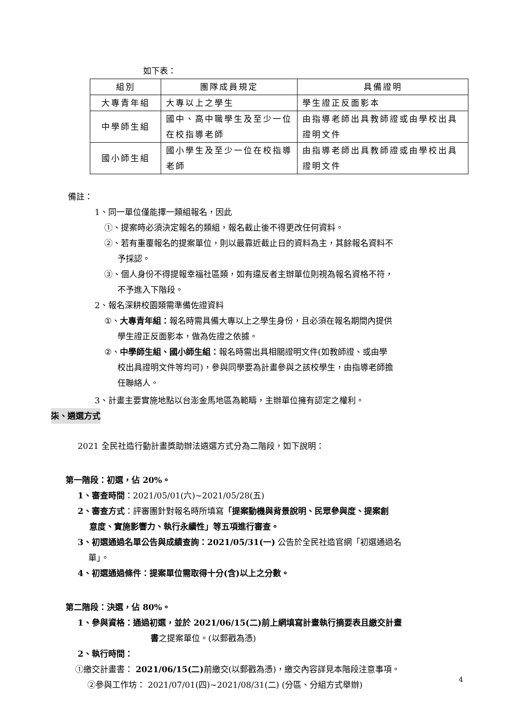如下表：
| 組別 | 團隊成員規定 | 具備證明 |
| 大專青年組 | 大專以上之學生 | 學生證正反面影本 |
| 中學師生組 | 國中、高中職學生及至少一位在校指導老師 | 由指導老師出具教師證或由學校出具證明文件 |
| 國小師生組 | 國小學生及至少一位在校指導老師 | 由指導老師出具教師證或由學校出具證明文件 |
備註：
1、同一單位僅能擇一類組報名，因此
①、提案時必須決定報名的類組，報名截止後不得更改任何資料。
②、若有重覆報名的提案單位，則以最靠近截止日的資料為主，其餘報名資料不
予採認。
③、個人身份不得提報幸福社區類，如有違反者主辦單位則視為報名資格不符，
不予進入下階段。
2、報名深耕校園類需準備佐證資料
①、大專青年組：報名時需具備大專以上之學生身份，且必須在報名期間內提供
學生證正反面影本，做為佐證之依據。
②、中學師生組、國小師生組：報名時需出具相關證明文件(如教師證、或由學
校出具證明文件等均可)，參與同學要為計畫參與之該校學生，由指導老師擔
任聯絡人。
3、計畫主要實施地點以台澎金馬地區為範疇，主辦單位擁有認定之權利。
柒、遴選方式
2021 全民社造行動計畫獎助辦法遴選方式分為二階段，如下說明：
第一階段：初選，佔 20%。
1、審查時間：2021/05/01(六)~2021/05/28(五)
2、審查方式：評審團針對報名時所填寫「提案動機與背景說明、民眾參與度、提案創
意度、實施影響力、執行永續性」等五項進行審查。
3、初選通過名單公告與成績查詢：2021/05/31(一) 公告於全民社造官網「初選通過名
單」。
4、初選通過條件：提案單位需取得十分(含)以上之分數。
第二階段：決選，佔 80%。
1、參與資格：通過初選，並於 2021/06/15(二)前上網填寫計畫執行摘要表且繳交計畫
書之提案單位。(以郵戳為憑)
2、執行時間：
①繳交計畫書： 2021/06/15(二) 前繳交(以郵戳為憑)，繳交內容詳見本階段注意事項。
②參與工作坊： 2021/07/01(四)~2021/08/31(二) (分區、分組方式舉辦)
4